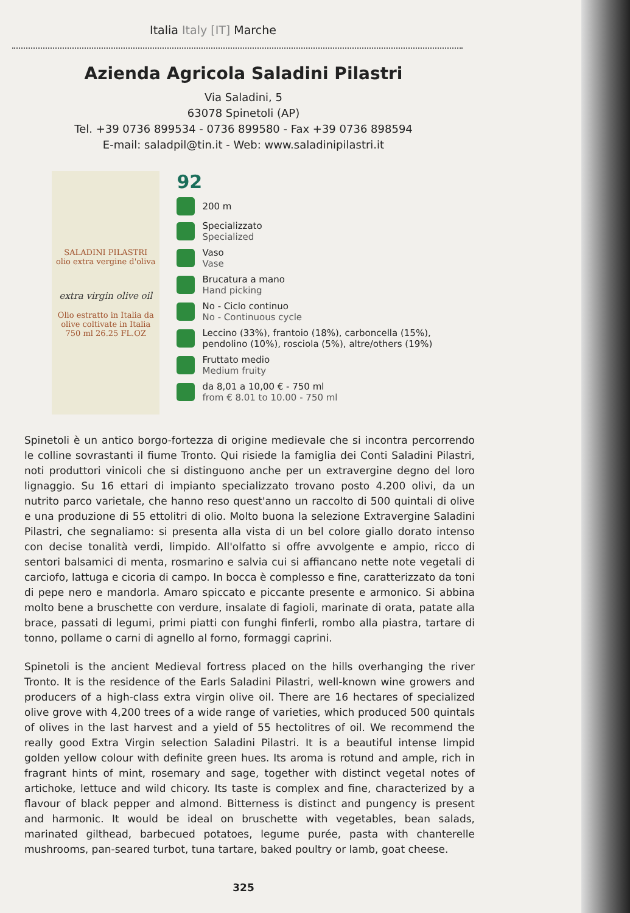Italia Italy [IT] Marche
Azienda Agricola Saladini Pilastri
Via Saladini, 5
63078 Spinetoli (AP)
Tel. +39 0736 899534 - 0736 899580 - Fax +39 0736 898594
E-mail: saladpil@tin.it - Web: www.saladinipilastri.it
SALADINI PILASTRI
olio extra vergine d'oliva
extra virgin olive oil
Olio estratto in Italia da olive coltivate in Italia
750 ml 26.25 FL.OZ
92
200 m
Specializzato
Specialized
Vaso
Vase
Brucatura a mano
Hand picking
No - Ciclo continuo
No - Continuous cycle
Leccino (33%), frantoio (18%), carboncella (15%), pendolino (10%), rosciola (5%), altre/others (19%)
Fruttato medio
Medium fruity
da 8,01 a 10,00 € - 750 ml
from € 8.01 to 10.00 - 750 ml
Spinetoli è un antico borgo-fortezza di origine medievale che si incontra percorrendo le colline sovrastanti il fiume Tronto. Qui risiede la famiglia dei Conti Saladini Pilastri, noti produttori vinicoli che si distinguono anche per un extravergine degno del loro lignaggio. Su 16 ettari di impianto specializzato trovano posto 4.200 olivi, da un nutrito parco varietale, che hanno reso quest'anno un raccolto di 500 quintali di olive e una produzione di 55 ettolitri di olio. Molto buona la selezione Extravergine Saladini Pilastri, che segnaliamo: si presenta alla vista di un bel colore giallo dorato intenso con decise tonalità verdi, limpido. All'olfatto si offre avvolgente e ampio, ricco di sentori balsamici di menta, rosmarino e salvia cui si affiancano nette note vegetali di carciofo, lattuga e cicoria di campo. In bocca è complesso e fine, caratterizzato da toni di pepe nero e mandorla. Amaro spiccato e piccante presente e armonico. Si abbina molto bene a bruschette con verdure, insalate di fagioli, marinate di orata, patate alla brace, passati di legumi, primi piatti con funghi finferli, rombo alla piastra, tartare di tonno, pollame o carni di agnello al forno, formaggi caprini.
Spinetoli is the ancient Medieval fortress placed on the hills overhanging the river Tronto. It is the residence of the Earls Saladini Pilastri, well-known wine growers and producers of a high-class extra virgin olive oil. There are 16 hectares of specialized olive grove with 4,200 trees of a wide range of varieties, which produced 500 quintals of olives in the last harvest and a yield of 55 hectolitres of oil. We recommend the really good Extra Virgin selection Saladini Pilastri. It is a beautiful intense limpid golden yellow colour with definite green hues. Its aroma is rotund and ample, rich in fragrant hints of mint, rosemary and sage, together with distinct vegetal notes of artichoke, lettuce and wild chicory. Its taste is complex and fine, characterized by a flavour of black pepper and almond. Bitterness is distinct and pungency is present and harmonic. It would be ideal on bruschette with vegetables, bean salads, marinated gilthead, barbecued potatoes, legume purée, pasta with chanterelle mushrooms, pan-seared turbot, tuna tartare, baked poultry or lamb, goat cheese.
325